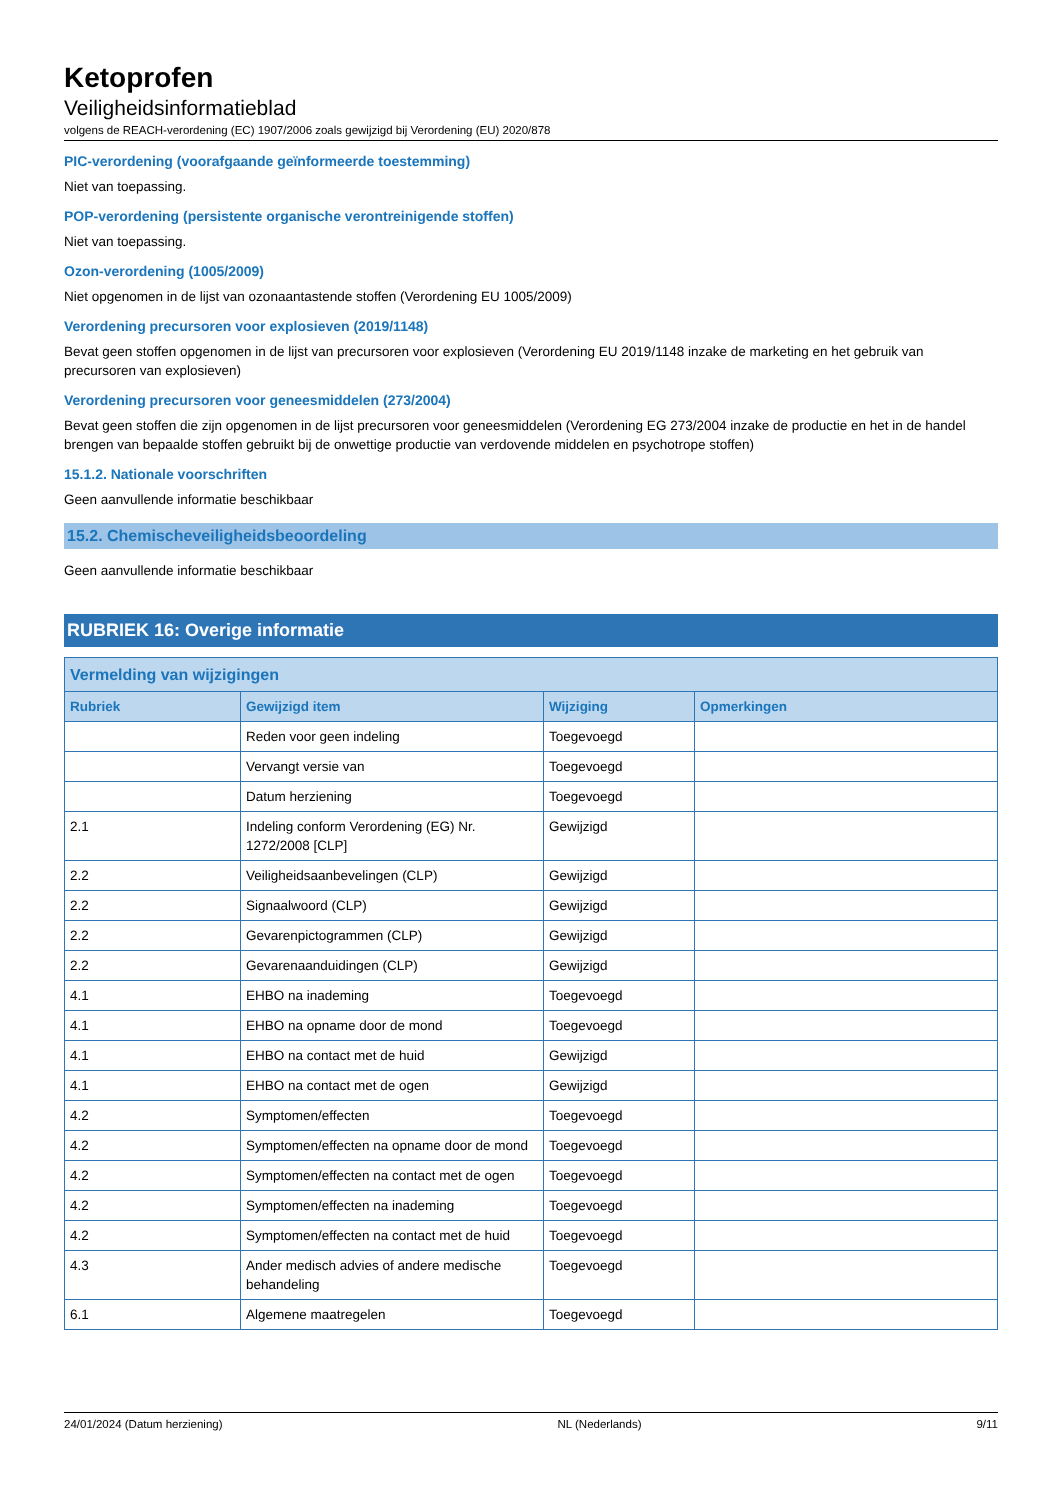Ketoprofen
Veiligheidsinformatieblad
volgens de REACH-verordening (EC) 1907/2006 zoals gewijzigd bij Verordening (EU) 2020/878
PIC-verordening (voorafgaande geïnformeerde toestemming)
Niet van toepassing.
POP-verordening (persistente organische verontreinigende stoffen)
Niet van toepassing.
Ozon-verordening (1005/2009)
Niet opgenomen in de lijst van ozonaantastende stoffen (Verordening EU 1005/2009)
Verordening precursoren voor explosieven (2019/1148)
Bevat geen stoffen opgenomen in de lijst van precursoren voor explosieven (Verordening EU 2019/1148 inzake de marketing en het gebruik van precursoren van explosieven)
Verordening precursoren voor geneesmiddelen (273/2004)
Bevat geen stoffen die zijn opgenomen in de lijst precursoren voor geneesmiddelen (Verordening EG 273/2004 inzake de productie en het in de handel brengen van bepaalde stoffen gebruikt bij de onwettige productie van verdovende middelen en psychotrope stoffen)
15.1.2. Nationale voorschriften
Geen aanvullende informatie beschikbaar
15.2. Chemischeveiligheidsbeoordeling
Geen aanvullende informatie beschikbaar
RUBRIEK 16: Overige informatie
| Vermelding van wijzigingen | | | |
| --- | --- | --- | --- |
| Rubriek | Gewijzigd item | Wijziging | Opmerkingen |
| | Reden voor geen indeling | Toegevoegd | |
| | Vervangt versie van | Toegevoegd | |
| | Datum herziening | Toegevoegd | |
| 2.1 | Indeling conform Verordening (EG) Nr. 1272/2008 [CLP] | Gewijzigd | |
| 2.2 | Veiligheidsaanbevelingen (CLP) | Gewijzigd | |
| 2.2 | Signaalwoord (CLP) | Gewijzigd | |
| 2.2 | Gevarenpictogrammen (CLP) | Gewijzigd | |
| 2.2 | Gevarenaanduidingen (CLP) | Gewijzigd | |
| 4.1 | EHBO na inademing | Toegevoegd | |
| 4.1 | EHBO na opname door de mond | Toegevoegd | |
| 4.1 | EHBO na contact met de huid | Gewijzigd | |
| 4.1 | EHBO na contact met de ogen | Gewijzigd | |
| 4.2 | Symptomen/effecten | Toegevoegd | |
| 4.2 | Symptomen/effecten na opname door de mond | Toegevoegd | |
| 4.2 | Symptomen/effecten na contact met de ogen | Toegevoegd | |
| 4.2 | Symptomen/effecten na inademing | Toegevoegd | |
| 4.2 | Symptomen/effecten na contact met de huid | Toegevoegd | |
| 4.3 | Ander medisch advies of andere medische behandeling | Toegevoegd | |
| 6.1 | Algemene maatregelen | Toegevoegd | |
24/01/2024 (Datum herziening) NL (Nederlands) 9/11